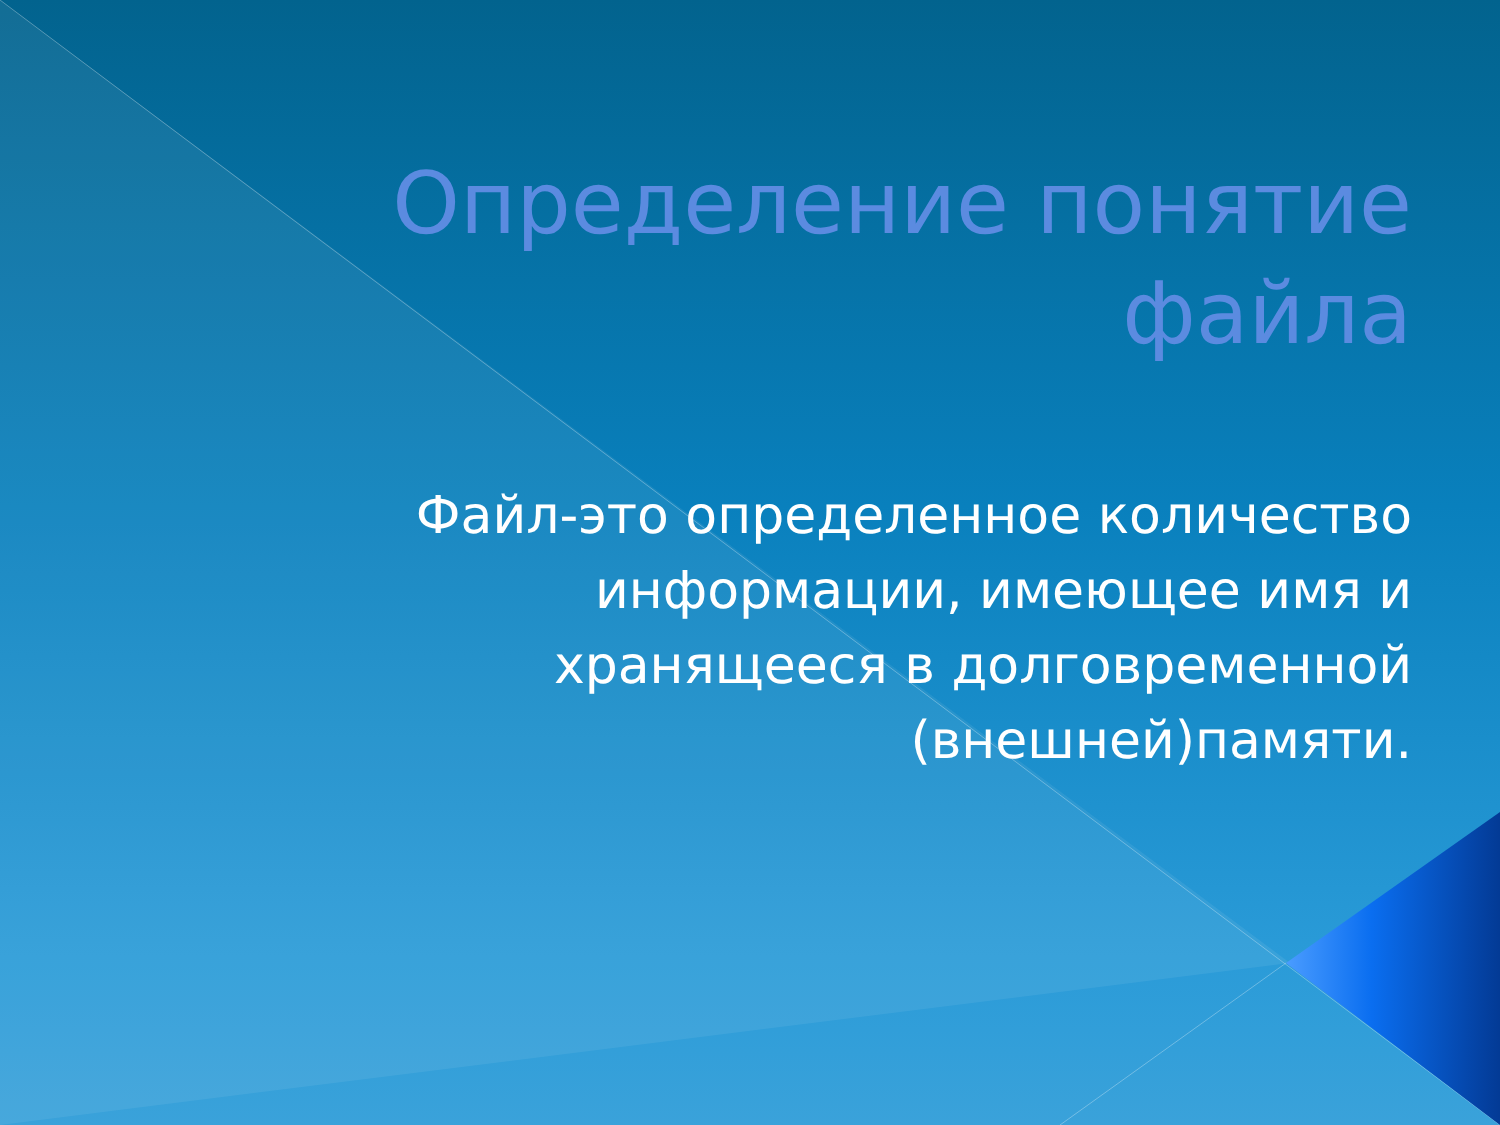Определение понятие
файла
Файл-это определенное количество информации, имеющее имя и хранящееся в долговременной (внешней)памяти.